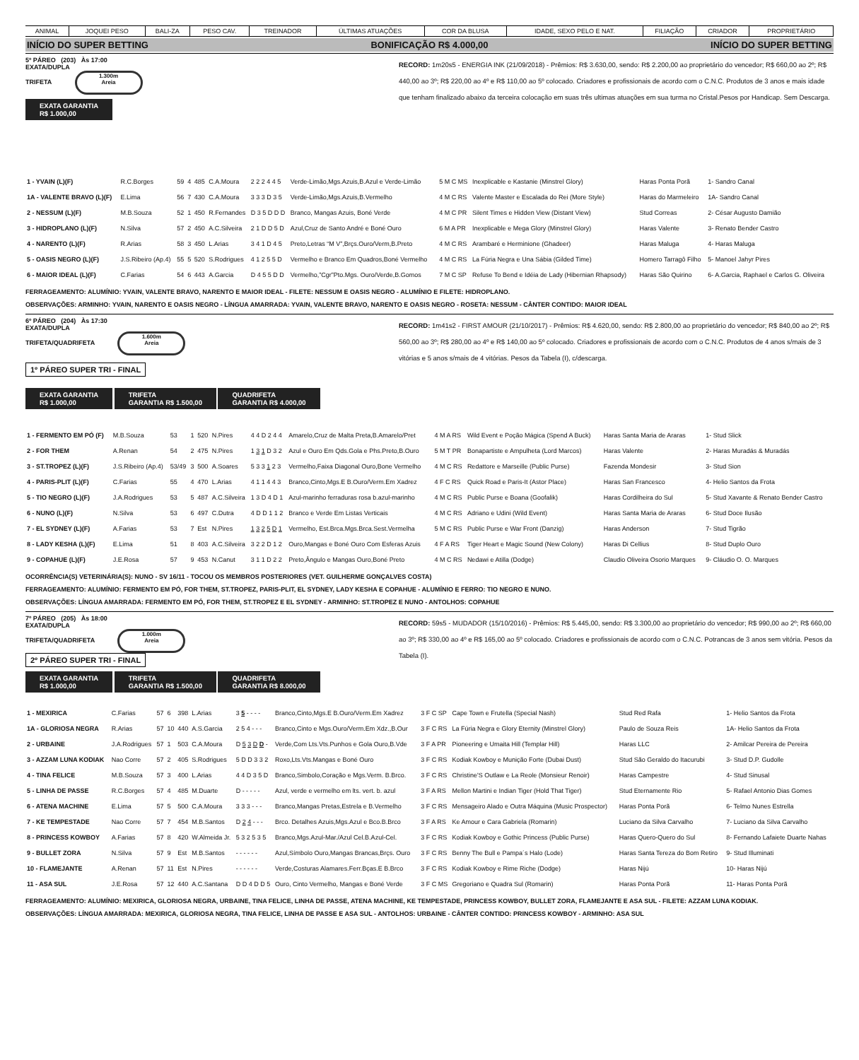| ANIMAL | JOQUEI PESO | BALI-ZA | PESO CAV. | TREINADOR | ÚLTIMAS ATUAÇÕES | COR DA BLUSA | IDADE, SEXO PELO E NAT. | FILIAÇÃO | CRIADOR | PROPRIETÁRIO |
| --- | --- | --- | --- | --- | --- | --- | --- | --- | --- | --- |
INÍCIO DO SUPER BETTING BONIFICAÇÃO R$ 4.000,00 INÍCIO DO SUPER BETTING
5º PÁREO (203) Às 17:00
EXATA/DUPLA
TRIFETA 1.300m
Areia
EXATA GARANTIA
R$ 1.000,00
RECORD: 1m20s5 - ENERGIA INK (21/09/2018) - Prêmios: R$ 3.630,00, sendo: R$ 2.200,00 ao proprietário do vencedor; R$ 660,00 ao 2º; R$ 440,00 ao 3º; R$ 220,00 ao 4º e R$ 110,00 ao 5º colocado. Criadores e profissionais de acordo com o C.N.C. Produtos de 3 anos e mais idade que tenham finalizado abaixo da terceira colocação em suas três ultimas atuações em sua turma no Cristal.Pesos por Handicap. Sem Descarga.
| 1 - YVAIN (L)(F) | R.C.Borges | 59 | 4 | 485 | C.A.Moura | 2 2 2 4 4 5 | Verde-Limão,Mgs.Azuis,B.Azul e Verde-Limão | 5 M C MS | Inexplicable e Kastanie (Minstrel Glory) | Haras Ponta Porã | 1- Sandro Canal |
| 1A - VALENTE BRAVO (L)(F) | E.Lima | 56 | 7 | 430 | C.A.Moura | 3 3 3 D 3 5 | Verde-Limão,Mgs.Azuis,B.Vermelho | 4 M C RS | Valente Master e Escalada do Rei (More Style) | Haras do Marmeleiro | 1A- Sandro Canal |
| 2 - NESSUM (L)(F) | M.B.Souza | 52 | 1 | 450 | R.Fernandes | D 3 5 D D D | Branco, Mangas Azuis, Boné Verde | 4 M C PR | Silent Times e Hidden View (Distant View) | Stud Correas | 2- César Augusto Damião |
| 3 - HIDROPLANO (L)(F) | N.Silva | 57 | 2 | 450 | A.C.Silveira | 2 1 D D 5 D | Azul,Cruz de Santo André e Boné Ouro | 6 M A PR | Inexplicable e Mega Glory (Minstrel Glory) | Haras Valente | 3- Renato Bender Castro |
| 4 - NARENTO (L)(F) | R.Arias | 58 | 3 | 450 | L.Arias | 3 4 1 D 4 5 | Preto,Letras “M V”,Brçs.Ouro/Verm,B.Preto | 4 M C RS | Arambaré e Herminione (Ghadeer) | Haras Maluga | 4- Haras Maluga |
| 5 - OASIS NEGRO (L)(F) | J.S.Ribeiro (Ap.4) | 55 | 5 | 520 | S.Rodrigues | 4 1 2 5 5 D | Vermelho e Branco Em Quadros,Boné Vermelho | 4 M C RS | La Fúria Negra e Una Sábia (Gilded Time) | Homero Tarragô Filho | 5- Manoel Jahyr Pires |
| 6 - MAIOR IDEAL (L)(F) | C.Farias | 54 | 6 | 443 | A.Garcia | D 4 5 5 D D | Vermelho,”Cgr”Pto.Mgs. Ouro/Verde,B.Gomos | 7 M C SP | Refuse To Bend e Idéia de Lady (Hibernian Rhapsody) | Haras São Quirino | 6- A.Garcia, Raphael e Carlos G. Oliveira |
FERRAGEAMENTO: ALUMÍNIO: YVAIN, VALENTE BRAVO, NARENTO E MAIOR IDEAL - FILETE: NESSUM E OASIS NEGRO - ALUMÍNIO E FILETE: HIDROPLANO.
OBSERVAÇÕES: ARMINHO: YVAIN, NARENTO E OASIS NEGRO - LÍNGUA AMARRADA: YVAIN, VALENTE BRAVO, NARENTO E OASIS NEGRO - ROSETA: NESSUM - CÂNTER CONTIDO: MAIOR IDEAL
6º PÁREO (204) Às 17:30
EXATA/DUPLA
TRIFETA/QUADRIFETA 1.600m
Areia
1º PÁREO SUPER TRI - FINAL
EXATA GARANTIA
R$ 1.000,00 TRIFETA
GARANTIA R$ 1.500,00 QUADRIFETA
GARANTIA R$ 4.000,00
RECORD: 1m41s2 - FIRST AMOUR (21/10/2017) - Prêmios: R$ 4.620,00, sendo: R$ 2.800,00 ao proprietário do vencedor; R$ 840,00 ao 2º; R$ 560,00 ao 3º; R$ 280,00 ao 4º e R$ 140,00 ao 5º colocado. Criadores e profissionais de acordo com o C.N.C. Produtos de 4 anos s/mais de 3 vitórias e 5 anos s/mais de 4 vitórias. Pesos da Tabela (I), c/descarga.
| 1 - FERMENTO EM PÓ (F) | M.B.Souza | 53 | 1 | 520 | N.Pires | 4 4 D 2 4 4 | Amarelo,Cruz de Malta Preta,B.Amarelo/Pret | 4 M A RS | Wild Event e Poção Mágica (Spend A Buck) | Haras Santa Maria de Araras | 1- Stud Slick |
| 2 - FOR THEM | A.Renan | 54 | 2 | 475 | N.Pires | 1 3 1 D 3 2 | Azul e Ouro Em Qds.Gola e Phs.Preto,B.Ouro | 5 M T PR | Bonapartiste e Ampulheta (Lord Marcos) | Haras Valente | 2- Haras Muradás & Muradás |
| 3 - ST.TROPEZ (L)(F) | J.S.Ribeiro (Ap.4) | 53/49 | 3 | 500 | A.Soares | 5 3 3 1 2 3 | Vermelho,Faixa Diagonal Ouro,Bone Vermelho | 4 M C RS | Redattore e Marseille (Public Purse) | Fazenda Mondesir | 3- Stud Sion |
| 4 - PARIS-PLIT (L)(F) | C.Farias | 55 | 4 | 470 | L.Arias | 4 1 1 4 4 3 | Branco,Cinto,Mgs.E B.Ouro/Verm.Em Xadrez | 4 F C RS | Quick Road e Paris-It (Astor Place) | Haras San Francesco | 4- Helio Santos da Frota |
| 5 - TIO NEGRO (L)(F) | J.A.Rodrigues | 53 | 5 | 487 | A.C.Silveira | 1 3 D 4 D 1 | Azul-marinho ferraduras rosa b.azul-marinho | 4 M C RS | Public Purse e Boana (Goofalik) | Haras Cordilheira do Sul | 5- Stud Xavante & Renato Bender Castro |
| 6 - NUNO (L)(F) | N.Silva | 53 | 6 | 497 | C.Dutra | 4 D D 1 1 2 | Branco e Verde Em Listas Verticais | 4 M C RS | Adriano e Udini (Wild Event) | Haras Santa Maria de Araras | 6- Stud Doce Ilusão |
| 7 - EL SYDNEY (L)(F) | A.Farias | 53 | 7 | Est | N.Pires | 1 3 2 5 D 1 | Vermelho, Est.Brca.Mgs.Brca.Sest.Vermelha | 5 M C RS | Public Purse e War Front (Danzig) | Haras Anderson | 7- Stud Tigrão |
| 8 - LADY KESHA (L)(F) | E.Lima | 51 | 8 | 403 | A.C.Silveira | 3 2 2 D 1 2 | Ouro,Mangas e Boné Ouro Com Esferas Azuis | 4 F A RS | Tiger Heart e Magic Sound (New Colony) | Haras Di Cellius | 8- Stud Duplo Ouro |
| 9 - COPAHUE (L)(F) | J.E.Rosa | 57 | 9 | 453 | N.Canut | 3 1 1 D 2 2 | Preto,Ângulo e Mangas Ouro,Boné Preto | 4 M C RS | Nedawi e Atilla (Dodge) | Claudio Oliveira Osorio Marques | 9- Cláudio O. O. Marques |
OCORRÊNCIA(S) VETERINÁRIA(S): NUNO - SV 16/11 - TOCOU OS MEMBROS POSTERIORES (VET. GUILHERME GONÇALVES COSTA)
FERRAGEAMENTO: ALUMÍNIO: FERMENTO EM PÓ, FOR THEM, ST.TROPEZ, PARIS-PLIT, EL SYDNEY, LADY KESHA E COPAHUE - ALUMÍNIO E FERRO: TIO NEGRO E NUNO.
OBSERVAÇÕES: LÍNGUA AMARRADA: FERMENTO EM PÓ, FOR THEM, ST.TROPEZ E EL SYDNEY - ARMINHO: ST.TROPEZ E NUNO - ANTOLHOS: COPAHUE
7º PÁREO (205) Às 18:00
EXATA/DUPLA
TRIFETA/QUADRIFETA 1.000m
Areia
2º PÁREO SUPER TRI - FINAL
EXATA GARANTIA
R$ 1.000,00 TRIFETA
GARANTIA R$ 1.500,00 QUADRIFETA
GARANTIA R$ 8.000,00
RECORD: 59s5 - MUDADOR (15/10/2016) - Prêmios: R$ 5.445,00, sendo: R$ 3.300,00 ao proprietário do vencedor; R$ 990,00 ao 2º; R$ 660,00 ao 3º; R$ 330,00 ao 4º e R$ 165,00 ao 5º colocado. Criadores e profissionais de acordo com o C.N.C. Potrancas de 3 anos sem vitória. Pesos da Tabela (I).
| 1 - MEXIRICA | C.Farias | 57 | 6 | 398 | L.Arias | 3 5 - - - - | Branco,Cinto,Mgs.E B.Ouro/Verm.Em Xadrez | 3 F C SP | Cape Town e Frutella (Special Nash) | Stud Red Rafa | 1- Helio Santos da Frota |
| 1A - GLORIOSA NEGRA | R.Arias | 57 | 10 | 440 | A.S.Garcia | 2 5 4 - - - | Branco,Cinto e Mgs.Ouro/Verm.Em Xdz.,B.Our | 3 F C RS | La Fúria Negra e Glory Eternity (Minstrel Glory) | Paulo de Souza Reis | 1A- Helio Santos da Frota |
| 2 - URBAINE | J.A.Rodrigues | 57 | 1 | 503 | C.A.Moura | D 5 3 D D - | Verde,Com Lts.Vts.Punhos e Gola Ouro,B.Vde | 3 F A PR | Pioneering e Umaita Hill (Templar Hill) | Haras LLC | 2- Amilcar Pereira de Pereira |
| 3 - AZZAM LUNA KODIAK | Nao Corre | 57 | 2 | 405 | S.Rodrigues | 5 D D 3 3 2 | Roxo,Lts.Vts.Mangas e Boné Ouro | 3 F C RS | Kodiak Kowboy e Munição Forte (Dubai Dust) | Stud São Geraldo do Itacurubi | 3- Stud D.P. Gudolle |
| 4 - TINA FELICE | M.B.Souza | 57 | 3 | 400 | L.Arias | 4 4 D 3 5 D | Branco,Simbolo,Coração e Mgs.Verm. B.Brco. | 3 F C RS | Christine'S Outlaw e La Reole (Monsieur Renoir) | Haras Campestre | 4- Stud Sinusal |
| 5 - LINHA DE PASSE | R.C.Borges | 57 | 4 | 485 | M.Duarte | D - - - - - | Azul, verde e vermelho em lts. vert. b. azul | 3 F A RS | Mellon Martini e Indian Tiger (Hold That Tiger) | Stud Eternamente Rio | 5- Rafael Antonio Dias Gomes |
| 6 - ATENA MACHINE | E.Lima | 57 | 5 | 500 | C.A.Moura | 3 3 3 - - - | Branco,Mangas Pretas,Estrela e B.Vermelho | 3 F C RS | Mensageiro Alado e Outra Máquina (Music Prospector) | Haras Ponta Porã | 6- Telmo Nunes Estrella |
| 7 - KE TEMPESTADE | Nao Corre | 57 | 7 | 454 | M.B.Santos | D 2 4 - - - | Brco. Detalhes Azuis,Mgs.Azul e Bco.B.Brco | 3 F A RS | Ke Amour e Cara Gabriela (Romarin) | Luciano da Silva Carvalho | 7- Luciano da Silva Carvalho |
| 8 - PRINCESS KOWBOY | A.Farias | 57 | 8 | 420 | W.Almeida Jr. | 5 3 2 5 3 5 | Branco,Mgs.Azul-Mar./Azul Cel.B.Azul-Cel. | 3 F C RS | Kodiak Kowboy e Gothic Princess (Public Purse) | Haras Quero-Quero do Sul | 8- Fernando Lafaiete Duarte Nahas |
| 9 - BULLET ZORA | N.Silva | 57 | 9 | Est | M.B.Santos | - - - - - - | Azul,Símbolo Ouro,Mangas Brancas,Brçs. Ouro | 3 F C RS | Benny The Bull e Pampa´s Halo (Lode) | Haras Santa Tereza do Bom Retiro | 9- Stud Illuminati |
| 10 - FLAMEJANTE | A.Renan | 57 | 11 | Est | N.Pires | - - - - - - | Verde,Costuras Alamares.Ferr.Bças.E B.Brco | 3 F C RS | Kodiak Kowboy e Rime Riche (Dodge) | Haras Nijú | 10- Haras Nijú |
| 11 - ASA SUL | J.E.Rosa | 57 | 12 | 440 | A.C.Santana | D D 4 D D 5 | Ouro, Cinto Vermelho, Mangas e Boné Verde | 3 F C MS | Gregoriano e Quadra Sul (Romarin) | Haras Ponta Porã | 11- Haras Ponta Porã |
FERRAGEAMENTO: ALUMÍNIO: MEXIRICA, GLORIOSA NEGRA, URBAINE, TINA FELICE, LINHA DE PASSE, ATENA MACHINE, KE TEMPESTADE, PRINCESS KOWBOY, BULLET ZORA, FLAMEJANTE E ASA SUL - FILETE: AZZAM LUNA KODIAK.
OBSERVAÇÕES: LÍNGUA AMARRADA: MEXIRICA, GLORIOSA NEGRA, TINA FELICE, LINHA DE PASSE E ASA SUL - ANTOLHOS: URBAINE - CÂNTER CONTIDO: PRINCESS KOWBOY - ARMINHO: ASA SUL